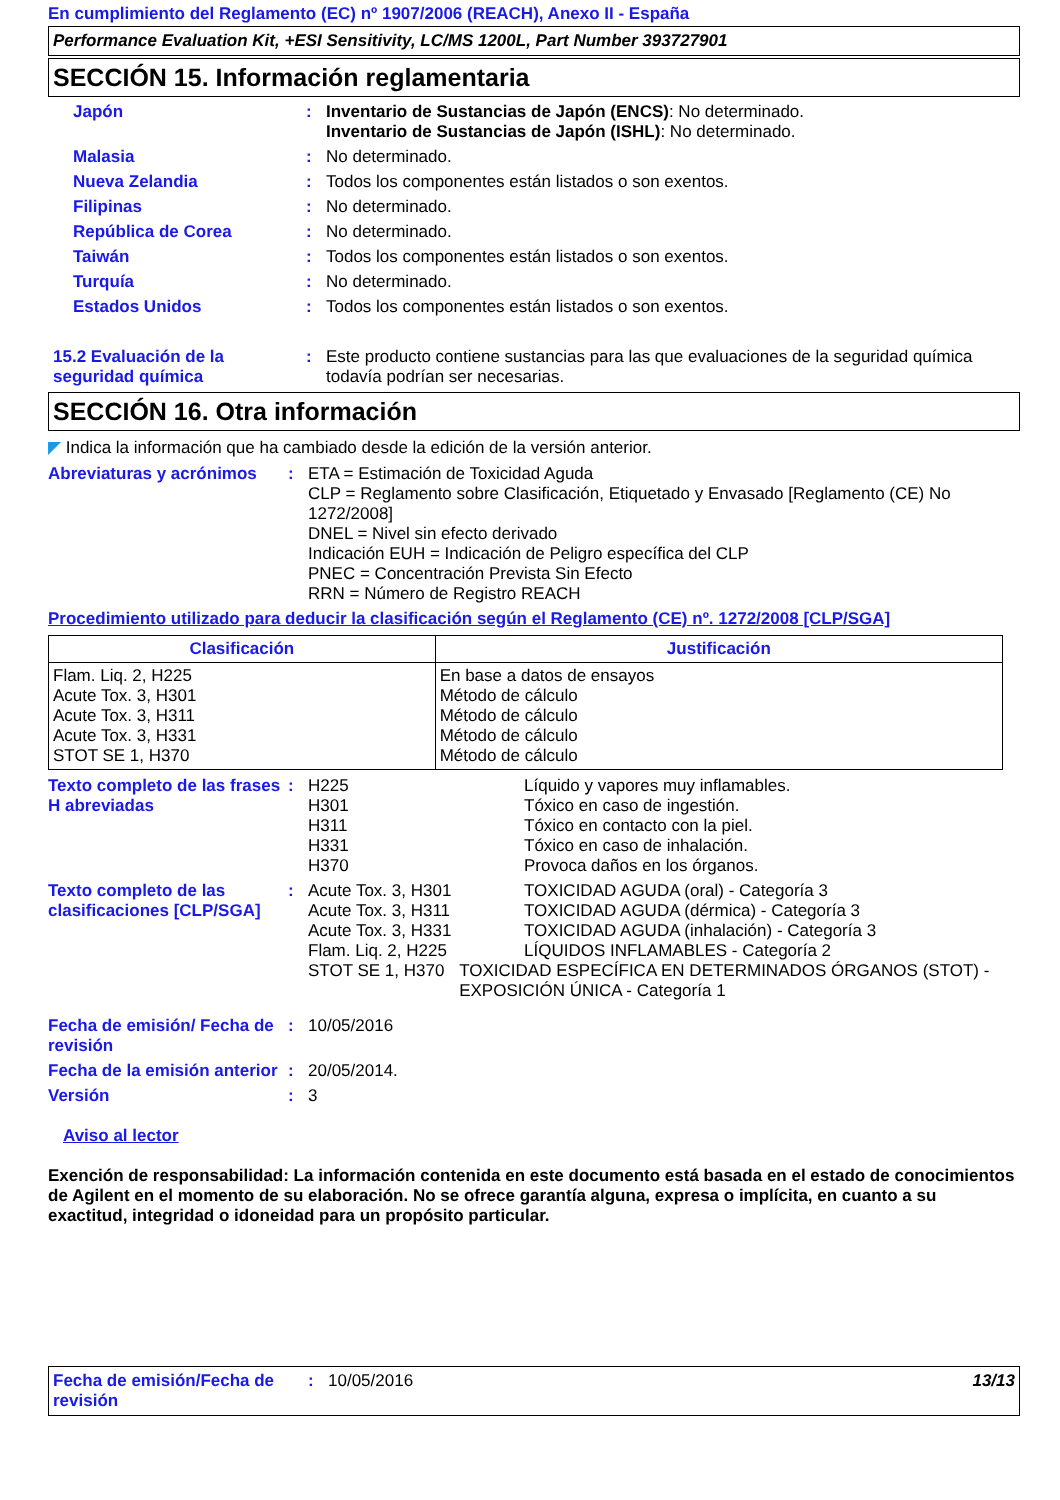En cumplimiento del Reglamento (EC) nº 1907/2006 (REACH), Anexo II - España
Performance Evaluation Kit, +ESI Sensitivity, LC/MS 1200L, Part Number 393727901
SECCIÓN 15. Información reglamentaria
Japón : Inventario de Sustancias de Japón (ENCS): No determinado.
Inventario de Sustancias de Japón (ISHL): No determinado.
Malasia : No determinado.
Nueva Zelandia : Todos los componentes están listados o son exentos.
Filipinas : No determinado.
República de Corea : No determinado.
Taiwán : Todos los componentes están listados o son exentos.
Turquía : No determinado.
Estados Unidos : Todos los componentes están listados o son exentos.
15.2 Evaluación de la seguridad química
: Este producto contiene sustancias para las que evaluaciones de la seguridad química todavía podrían ser necesarias.
SECCIÓN 16. Otra información
◤ Indica la información que ha cambiado desde la edición de la versión anterior.
Abreviaturas y acrónimos
: ETA = Estimación de Toxicidad Aguda
CLP = Reglamento sobre Clasificación, Etiquetado y Envasado [Reglamento (CE) No 1272/2008]
DNEL = Nivel sin efecto derivado
Indicación EUH = Indicación de Peligro específica del CLP
PNEC = Concentración Prevista Sin Efecto
RRN = Número de Registro REACH
Procedimiento utilizado para deducir la clasificación según el Reglamento (CE) nº. 1272/2008 [CLP/SGA]
| Clasificación | Justificación |
| --- | --- |
| Flam. Liq. 2, H225 Acute Tox. 3, H301 Acute Tox. 3, H311 Acute Tox. 3, H331 STOT SE 1, H370 | En base a datos de ensayos Método de cálculo Método de cálculo Método de cálculo Método de cálculo |
Texto completo de las frases H abreviadas
: H225 Líquido y vapores muy inflamables.
H301 Tóxico en caso de ingestión.
H311 Tóxico en contacto con la piel.
H331 Tóxico en caso de inhalación.
H370 Provoca daños en los órganos.
Texto completo de las clasificaciones [CLP/SGA]
: Acute Tox. 3, H301 TOXICIDAD AGUDA (oral) - Categoría 3
Acute Tox. 3, H311 TOXICIDAD AGUDA (dérmica) - Categoría 3
Acute Tox. 3, H331 TOXICIDAD AGUDA (inhalación) - Categoría 3
Flam. Liq. 2, H225 LÍQUIDOS INFLAMABLES - Categoría 2
STOT SE 1, H370 TOXICIDAD ESPECÍFICA EN DETERMINADOS ÓRGANOS (STOT) - EXPOSICIÓN ÚNICA - Categoría 1
Fecha de emisión/ Fecha de revisión
: 10/05/2016
Fecha de la emisión anterior
: 20/05/2014.
Versión : 3
Aviso al lector
Exención de responsabilidad: La información contenida en este documento está basada en el estado de conocimientos de Agilent en el momento de su elaboración. No se ofrece garantía alguna, expresa o implícita, en cuanto a su exactitud, integridad o idoneidad para un propósito particular.
Fecha de emisión/Fecha de revisión
: 10/05/2016 13/13